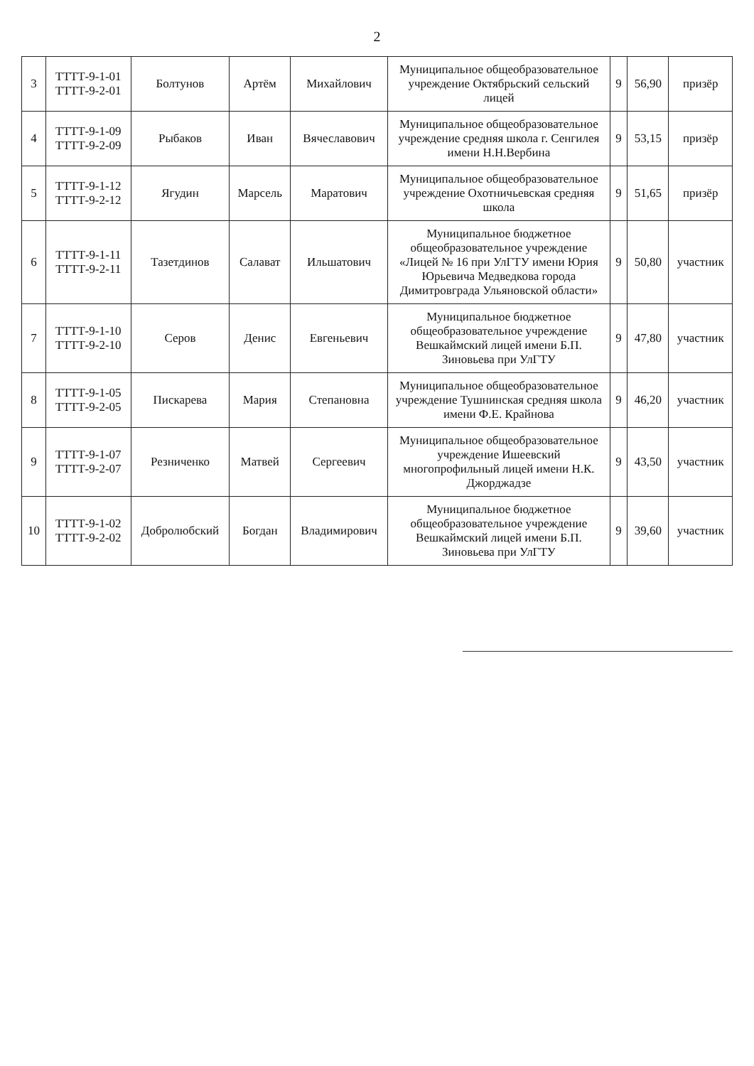2
| 3 | ТТТТ-9-1-01 ТТТТ-9-2-01 | Болтунов | Артём | Михайлович | Муниципальное общеобразовательное учреждение Октябрьский сельский лицей | 9 | 56,90 | призёр |
| 4 | ТТТТ-9-1-09 ТТТТ-9-2-09 | Рыбаков | Иван | Вячеславович | Муниципальное общеобразовательное учреждение средняя школа г. Сенгилея имени Н.Н.Вербина | 9 | 53,15 | призёр |
| 5 | ТТТТ-9-1-12 ТТТТ-9-2-12 | Ягудин | Марсель | Маратович | Муниципальное общеобразовательное учреждение Охотничьевская средняя школа | 9 | 51,65 | призёр |
| 6 | ТТТТ-9-1-11 ТТТТ-9-2-11 | Тазетдинов | Салават | Ильшатович | Муниципальное бюджетное общеобразовательное учреждение «Лицей № 16 при УлГТУ имени Юрия Юрьевича Медведкова города Димитровграда Ульяновской области» | 9 | 50,80 | участник |
| 7 | ТТТТ-9-1-10 ТТТТ-9-2-10 | Серов | Денис | Евгеньевич | Муниципальное бюджетное общеобразовательное учреждение Вешкаймский лицей имени Б.П. Зиновьева при УлГТУ | 9 | 47,80 | участник |
| 8 | ТТТТ-9-1-05 ТТТТ-9-2-05 | Пискарева | Мария | Степановна | Муниципальное общеобразовательное учреждение Тушнинская средняя школа имени Ф.Е. Крайнова | 9 | 46,20 | участник |
| 9 | ТТТТ-9-1-07 ТТТТ-9-2-07 | Резниченко | Матвей | Сергеевич | Муниципальное общеобразовательное учреждение Ишеевский многопрофильный лицей имени Н.К. Джорджадзе | 9 | 43,50 | участник |
| 10 | ТТТТ-9-1-02 ТТТТ-9-2-02 | Добролюбский | Богдан | Владимирович | Муниципальное бюджетное общеобразовательное учреждение Вешкаймский лицей имени Б.П. Зиновьева при УлГТУ | 9 | 39,60 | участник |